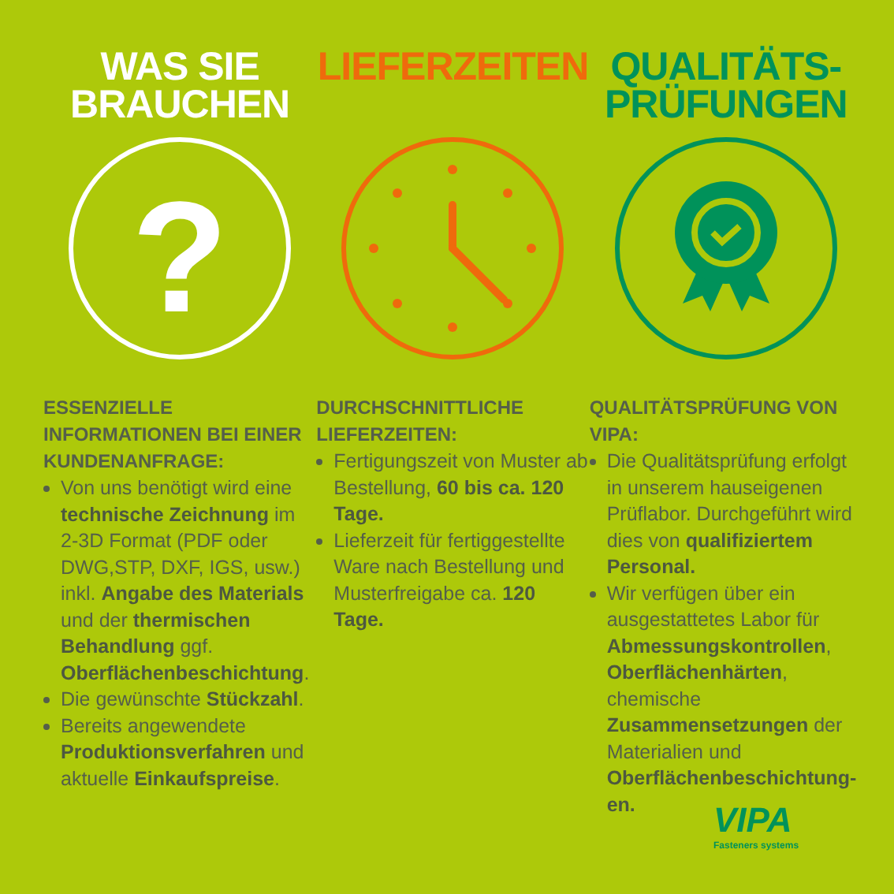WAS SIE
BRAUCHEN
?
ESSENZIELLE INFORMATIONEN BEI EINER KUNDENANFRAGE:
Von uns benötigt wird eine technische Zeichnung im 2-3D Format (PDF oder DWG,STP, DXF, IGS, usw.) inkl. Angabe des Materials und der thermischen Behandlung ggf. Oberflächenbeschichtung.
Die gewünschte Stückzahl.
Bereits angewendete Produktionsverfahren und aktuelle Einkaufspreise.
LIEFERZEITEN
DURCHSCHNITTLICHE LIEFERZEITEN:
Fertigungszeit von Muster ab Bestellung, 60 bis ca. 120 Tage.
Lieferzeit für fertiggestellte Ware nach Bestellung und Musterfreigabe ca. 120 Tage.
QUALITÄTS-
PRÜFUNGEN
QUALITÄTSPRÜFUNG VON VIPA:
Die Qualitätsprüfung erfolgt in unserem hauseigenen Prüflabor. Durchgeführt wird dies von qualifiziertem Personal.
Wir verfügen über ein ausgestattetes Labor für Abmessungskontrollen, Oberflächenhärten, chemische Zusammensetzungen der Materialien und Oberflächenbeschichtung-en.
VIPA
Fasteners systems